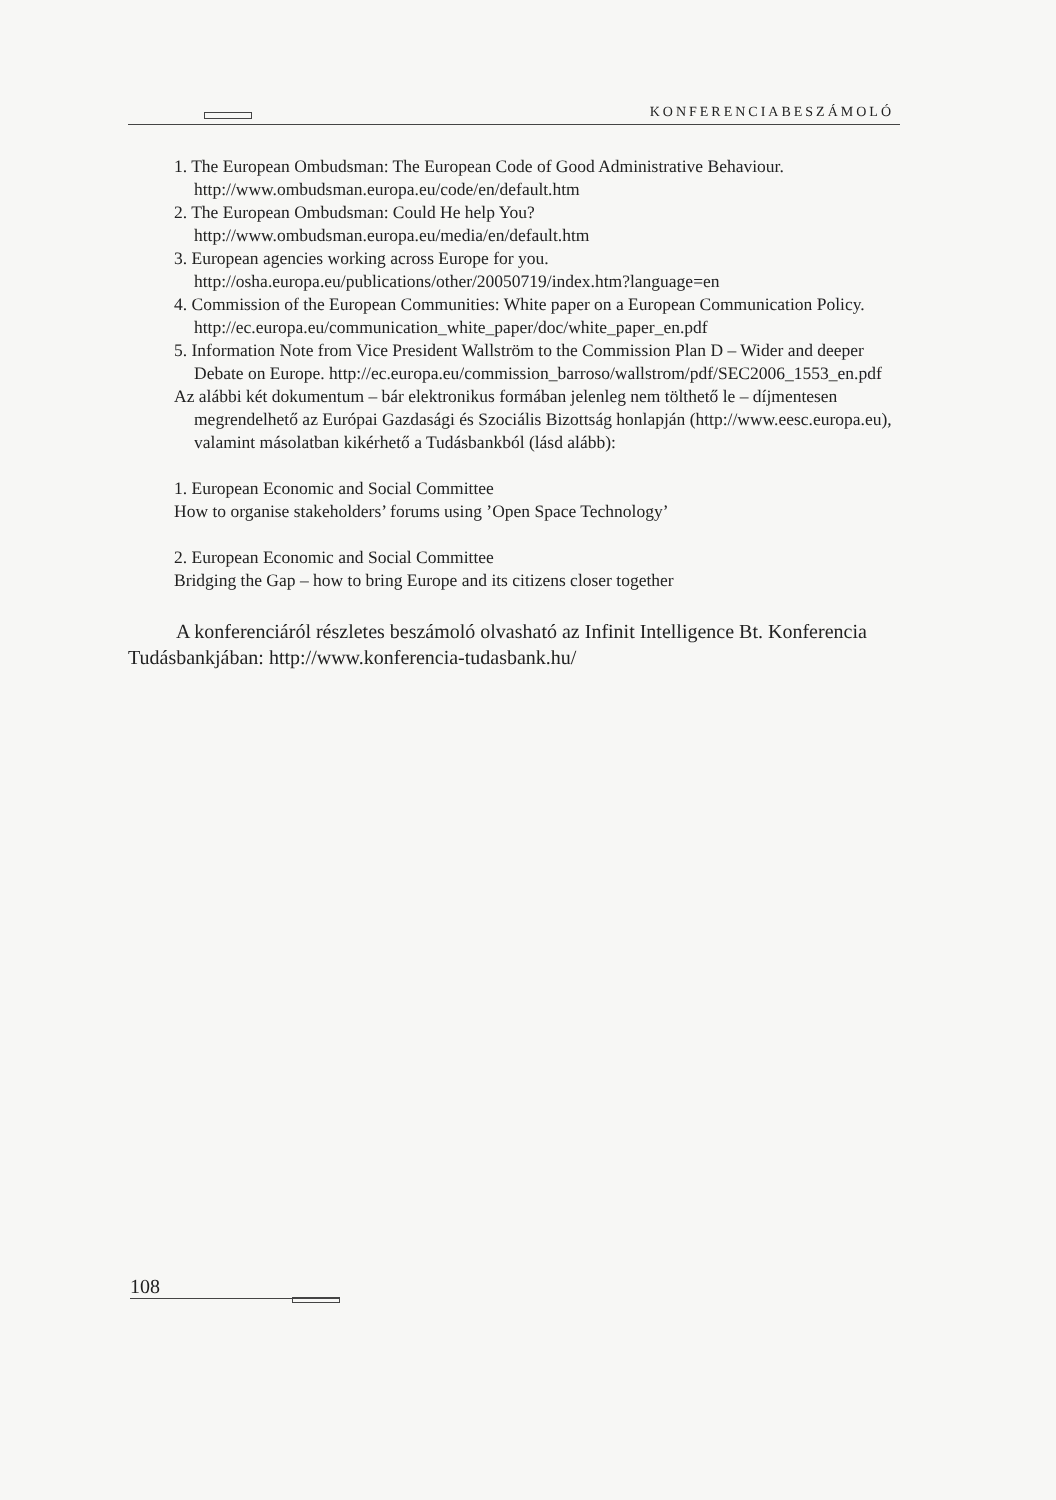KONFERENCIABESZÁMOLÓ
1. The European Ombudsman: The European Code of Good Administrative Behaviour. http://www.ombudsman.europa.eu/code/en/default.htm
2. The European Ombudsman: Could He help You? http://www.ombudsman.europa.eu/media/en/default.htm
3. European agencies working across Europe for you. http://osha.europa.eu/publications/other/20050719/index.htm?language=en
4. Commission of the European Communities: White paper on a European Communication Policy. http://ec.europa.eu/communication_white_paper/doc/white_paper_en.pdf
5. Information Note from Vice President Wallström to the Commission Plan D – Wider and deeper Debate on Europe. http://ec.europa.eu/commission_barroso/wallstrom/pdf/SEC2006_1553_en.pdf
Az alábbi két dokumentum – bár elektronikus formában jelenleg nem tölthető le – díjmentesen megrendelhető az Európai Gazdasági és Szociális Bizottság honlapján (http://www.eesc.europa.eu), valamint másolatban kikérhető a Tudásbankból (lásd alább):
1. European Economic and Social Committee
How to organise stakeholders’ forums using ’Open Space Technology’
2. European Economic and Social Committee
Bridging the Gap – how to bring Europe and its citizens closer together
A konferenciáról részletes beszámoló olvasható az Infinit Intelligence Bt. Konferencia Tudásbankjában: http://www.konferencia-tudasbank.hu/
108